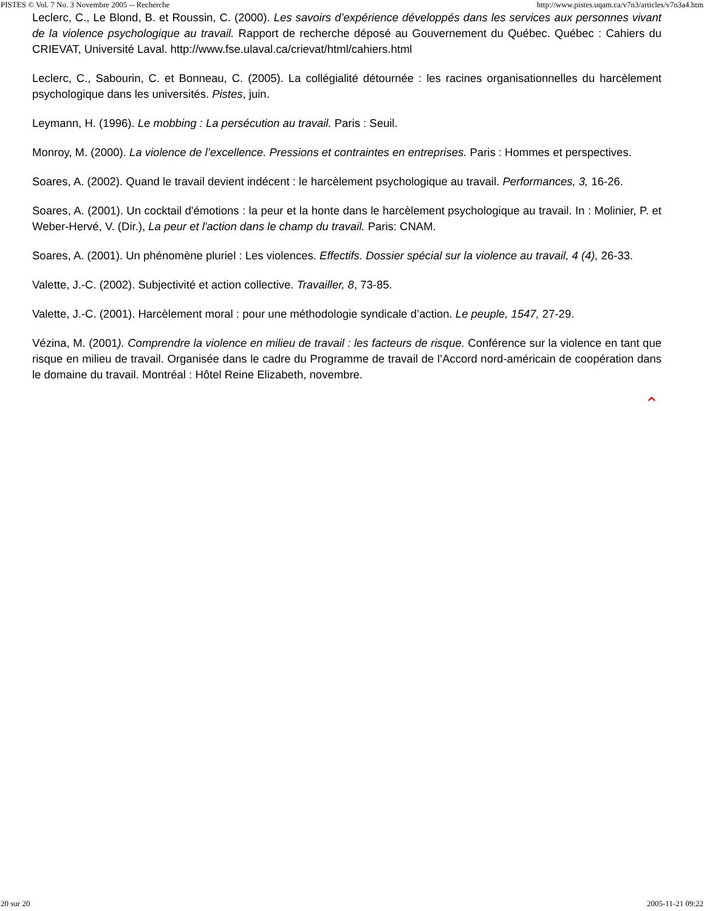PISTES © Vol. 7 No. 3 Novembre 2005 -- Recherche http://www.pistes.uqam.ca/v7n3/articles/v7n3a4.htm
Leclerc, C., Le Blond, B. et Roussin, C. (2000). Les savoirs d’expérience développés dans les services aux personnes vivant de la violence psychologique au travail. Rapport de recherche déposé au Gouvernement du Québec. Québec : Cahiers du CRIEVAT, Université Laval. http://www.fse.ulaval.ca/crievat/html/cahiers.html
Leclerc, C., Sabourin, C. et Bonneau, C. (2005). La collégialité détournée : les racines organisationnelles du harcèlement psychologique dans les universités. Pistes, juin.
Leymann, H. (1996). Le mobbing : La persécution au travail. Paris : Seuil.
Monroy, M. (2000). La violence de l’excellence. Pressions et contraintes en entreprises. Paris : Hommes et perspectives.
Soares, A. (2002). Quand le travail devient indécent : le harcèlement psychologique au travail. Performances, 3, 16-26.
Soares, A. (2001). Un cocktail d'émotions : la peur et la honte dans le harcèlement psychologique au travail. In : Molinier, P. et Weber-Hervé, V. (Dir.), La peur et l'action dans le champ du travail. Paris: CNAM.
Soares, A. (2001). Un phénomène pluriel : Les violences. Effectifs. Dossier spécial sur la violence au travail, 4 (4), 26-33.
Valette, J.-C. (2002). Subjectivité et action collective. Travailler, 8, 73-85.
Valette, J.-C. (2001). Harcèlement moral : pour une méthodologie syndicale d’action. Le peuple, 1547, 27-29.
Vézina, M. (2001). Comprendre la violence en milieu de travail : les facteurs de risque. Conférence sur la violence en tant que risque en milieu de travail. Organisée dans le cadre du Programme de travail de l’Accord nord-américain de coopération dans le domaine du travail. Montréal : Hôtel Reine Elizabeth, novembre.
⌃
20 sur 20 2005-11-21 09:22